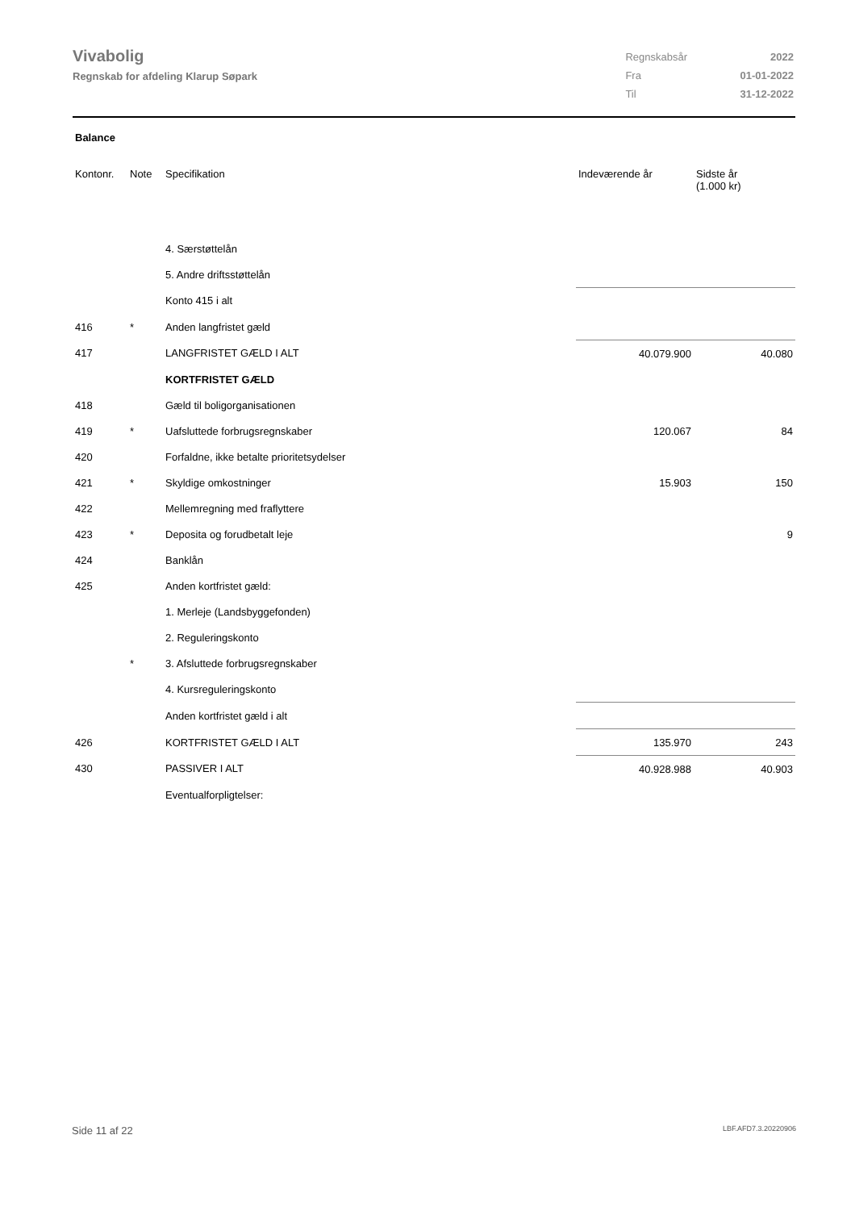Vivabolig
Regnskab for afdeling Klarup Søpark
| Regnskabsår | 2022 |
| Fra | 01-01-2022 |
| Til | 31-12-2022 |
Balance
| Kontonr. | Note | Specifikation | Indeværende år | Sidste år (1.000 kr) |
| --- | --- | --- | --- | --- |
| | | 4. Særstøttelån | | |
| | | 5. Andre driftsstøttelån | | |
| | | Konto 415 i alt | | |
| 416 | * | Anden langfristet gæld | | |
| 417 | | LANGFRISTET GÆLD I ALT | 40.079.900 | 40.080 |
| | | KORTFRISTET GÆLD | | |
| 418 | | Gæld til boligorganisationen | | |
| 419 | * | Uafsluttede forbrugsregnskaber | 120.067 | 84 |
| 420 | | Forfaldne, ikke betalte prioritetsydelser | | |
| 421 | * | Skyldige omkostninger | 15.903 | 150 |
| 422 | | Mellemregning med fraflyttere | | |
| 423 | * | Deposita og forudbetalt leje | | 9 |
| 424 | | Banklån | | |
| 425 | | Anden kortfristet gæld: | | |
| | | 1. Merleje (Landsbyggefonden) | | |
| | | 2. Reguleringskonto | | |
| | * | 3. Afsluttede forbrugsregnskaber | | |
| | | 4. Kursreguleringskonto | | |
| | | Anden kortfristet gæld i alt | | |
| 426 | | KORTFRISTET GÆLD I ALT | 135.970 | 243 |
| 430 | | PASSIVER I ALT | 40.928.988 | 40.903 |
| | | Eventualforpligtelser: | | |
Side 11 af 22 LBF.AFD7.3.20220906